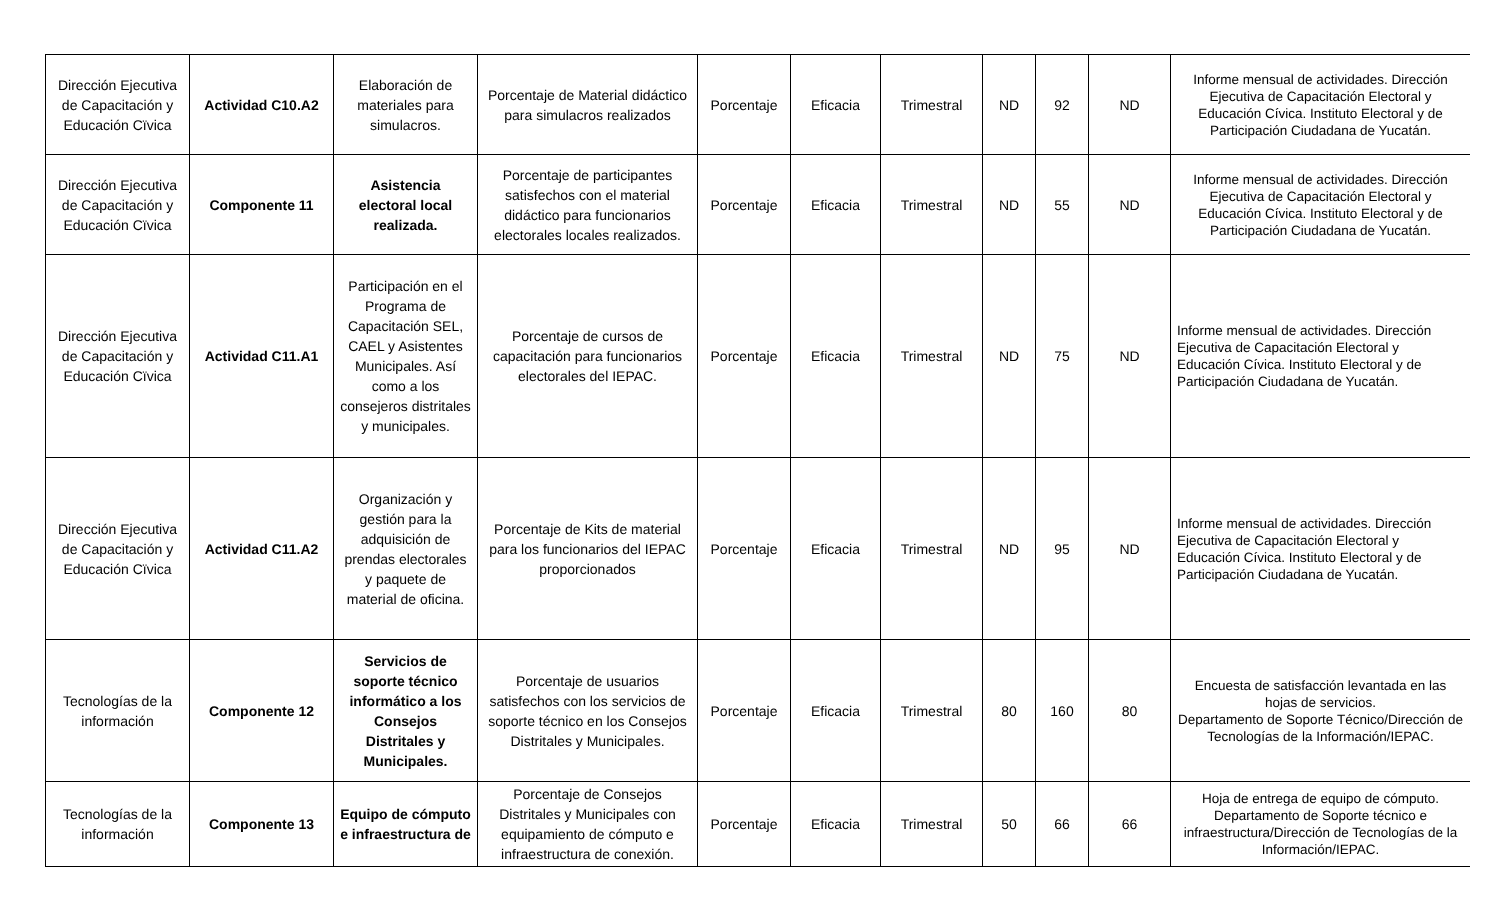| Dirección Ejecutiva de Capacitación y Educación Cïvica | Actividad C10.A2 | Elaboración de materiales para simulacros. | Porcentaje de Material didáctico para simulacros realizados | Porcentaje | Eficacia | Trimestral | ND | 92 | ND | Informe mensual de actividades. Dirección Ejecutiva de Capacitación Electoral y Educación Cívica. Instituto Electoral y de Participación Ciudadana de Yucatán. |
| Dirección Ejecutiva de Capacitación y Educación Cïvica | Componente 11 | Asistencia electoral local realizada. | Porcentaje de participantes satisfechos con el material didáctico para funcionarios electorales locales realizados. | Porcentaje | Eficacia | Trimestral | ND | 55 | ND | Informe mensual de actividades. Dirección Ejecutiva de Capacitación Electoral y Educación Cívica. Instituto Electoral y de Participación Ciudadana de Yucatán. |
| Dirección Ejecutiva de Capacitación y Educación Cïvica | Actividad C11.A1 | Participación en el Programa de Capacitación SEL, CAEL y Asistentes Municipales. Así como a los consejeros distritales y municipales. | Porcentaje de cursos de capacitación para funcionarios electorales del IEPAC. | Porcentaje | Eficacia | Trimestral | ND | 75 | ND | Informe mensual de actividades. Dirección Ejecutiva de Capacitación Electoral y Educación Cívica. Instituto Electoral y de Participación Ciudadana de Yucatán. |
| Dirección Ejecutiva de Capacitación y Educación Cïvica | Actividad C11.A2 | Organización y gestión para la adquisición de prendas electorales y paquete de material de oficina. | Porcentaje de Kits de material para los funcionarios del IEPAC proporcionados | Porcentaje | Eficacia | Trimestral | ND | 95 | ND | Informe mensual de actividades. Dirección Ejecutiva de Capacitación Electoral y Educación Cívica. Instituto Electoral y de Participación Ciudadana de Yucatán. |
| Tecnologías de la información | Componente 12 | Servicios de soporte técnico informático a los Consejos Distritales y Municipales. | Porcentaje de usuarios satisfechos con los servicios de soporte técnico en los Consejos Distritales y Municipales. | Porcentaje | Eficacia | Trimestral | 80 | 160 | 80 | Encuesta de satisfacción levantada en las hojas de servicios. Departamento de Soporte Técnico/Dirección de Tecnologías de la Información/IEPAC. |
| Tecnologías de la información | Componente 13 | Equipo de cómputo e infraestructura de | Porcentaje de Consejos Distritales y Municipales con equipamiento de cómputo e infraestructura de conexión. | Porcentaje | Eficacia | Trimestral | 50 | 66 | 66 | Hoja de entrega de equipo de cómputo. Departamento de Soporte técnico e infraestructura/Dirección de Tecnologías de la Información/IEPAC. |